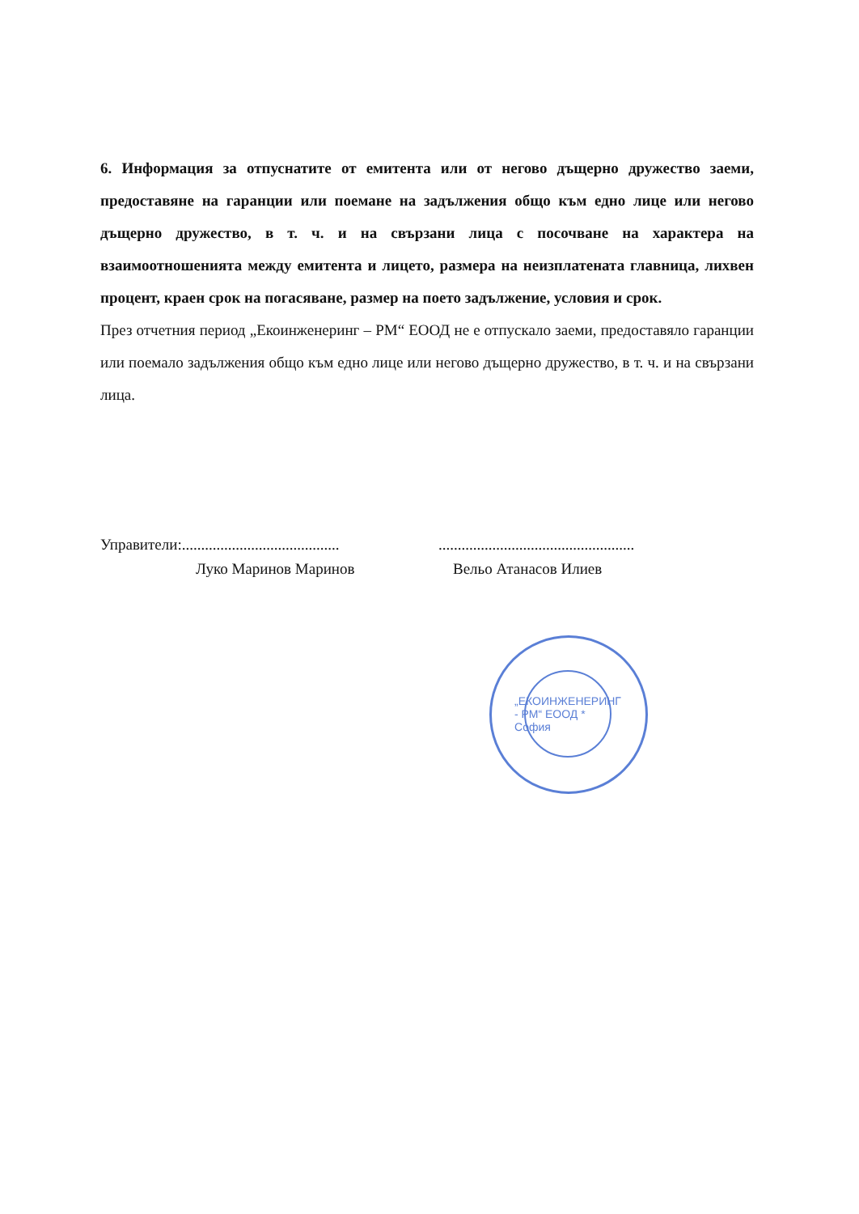6. Информация за отпуснатите от емитента или от негово дъщерно дружество заеми, предоставяне на гаранции или поемане на задължения общо към едно лице или негово дъщерно дружество, в т. ч. и на свързани лица с посочване на характера на взаимоотношенията между емитента и лицето, размера на неизплатената главница, лихвен процент, краен срок на погасяване, размер на поето задължение, условия и срок.
През отчетния период „Екоинженеринг – РМ“ ЕООД не е отпускало заеми, предоставяло гаранции или поемало задължения общо към едно лице или негово дъщерно дружество, в т. ч. и на свързани лица.
Управители:............................................................................................
Луко Маринов Маринов Вельо Атанасов Илиев
„ЕКОИНЖЕНЕРИНГ - РМ“ ЕООД * София